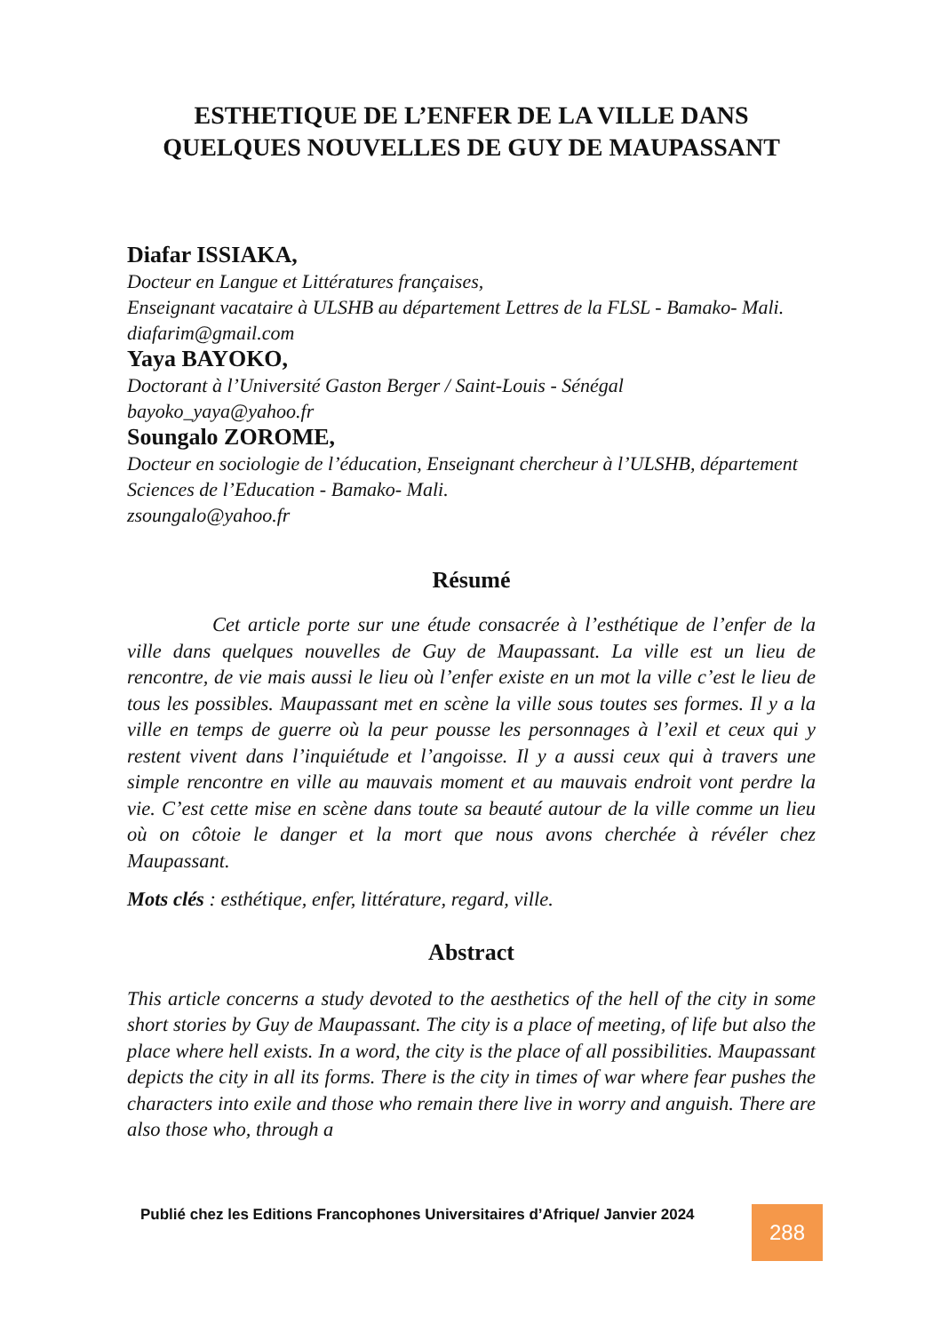ESTHETIQUE DE L’ENFER DE LA VILLE DANS QUELQUES NOUVELLES DE GUY DE MAUPASSANT
Diafar ISSIAKA,
Docteur en Langue et Littératures françaises,
Enseignant vacataire à ULSHB au département Lettres de la FLSL - Bamako- Mali.
diafarim@gmail.com
Yaya BAYOKO,
Doctorant à l’Université Gaston Berger / Saint-Louis - Sénégal
bayoko_yaya@yahoo.fr
Soungalo ZOROME,
Docteur en sociologie de l’éducation, Enseignant chercheur à l’ULSHB, département Sciences de l’Education - Bamako- Mali.
zsoungalo@yahoo.fr
Résumé
Cet article porte sur une étude consacrée à l’esthétique de l’enfer de la ville dans quelques nouvelles de Guy de Maupassant. La ville est un lieu de rencontre, de vie mais aussi le lieu où l’enfer existe en un mot la ville c’est le lieu de tous les possibles. Maupassant met en scène la ville sous toutes ses formes. Il y a la ville en temps de guerre où la peur pousse les personnages à l’exil et ceux qui y restent vivent dans l’inquiétude et l’angoisse. Il y a aussi ceux qui à travers une simple rencontre en ville au mauvais moment et au mauvais endroit vont perdre la vie. C’est cette mise en scène dans toute sa beauté autour de la ville comme un lieu où on côtoie le danger et la mort que nous avons cherchée à révéler chez Maupassant.
Mots clés : esthétique, enfer, littérature, regard, ville.
Abstract
This article concerns a study devoted to the aesthetics of the hell of the city in some short stories by Guy de Maupassant. The city is a place of meeting, of life but also the place where hell exists. In a word, the city is the place of all possibilities. Maupassant depicts the city in all its forms. There is the city in times of war where fear pushes the characters into exile and those who remain there live in worry and anguish. There are also those who, through a
Publié chez les Editions Francophones Universitaires d’Afrique/ Janvier 2024
288